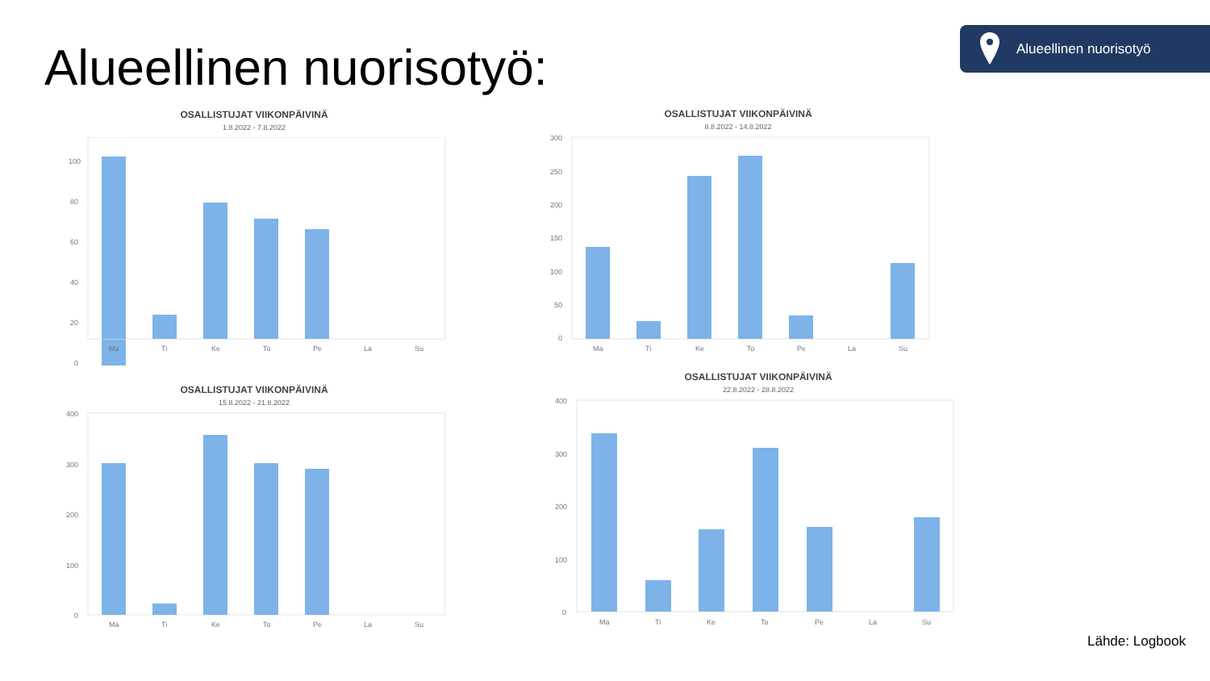Alueellinen nuorisotyö:
Alueellinen nuorisotyö
OSALLISTUJAT VIIKONPÄIVINÄ
1.8.2022 - 7.8.2022
100
80
60
40
20
0
Ma
Ti
Ke
To
Pe
La
Su
OSALLISTUJAT VIIKONPÄIVINÄ
8.8.2022 - 14.8.2022
300
250
200
150
100
50
0
Ma
Ti
Ke
To
Pe
La
Su
OSALLISTUJAT VIIKONPÄIVINÄ
15.8.2022 - 21.8.2022
400
300
200
100
0
Ma
Ti
Ke
To
Pe
La
Su
OSALLISTUJAT VIIKONPÄIVINÄ
22.8.2022 - 28.8.2022
400
300
200
100
0
Ma
Ti
Ke
To
Pe
La
Su
Lähde: Logbook